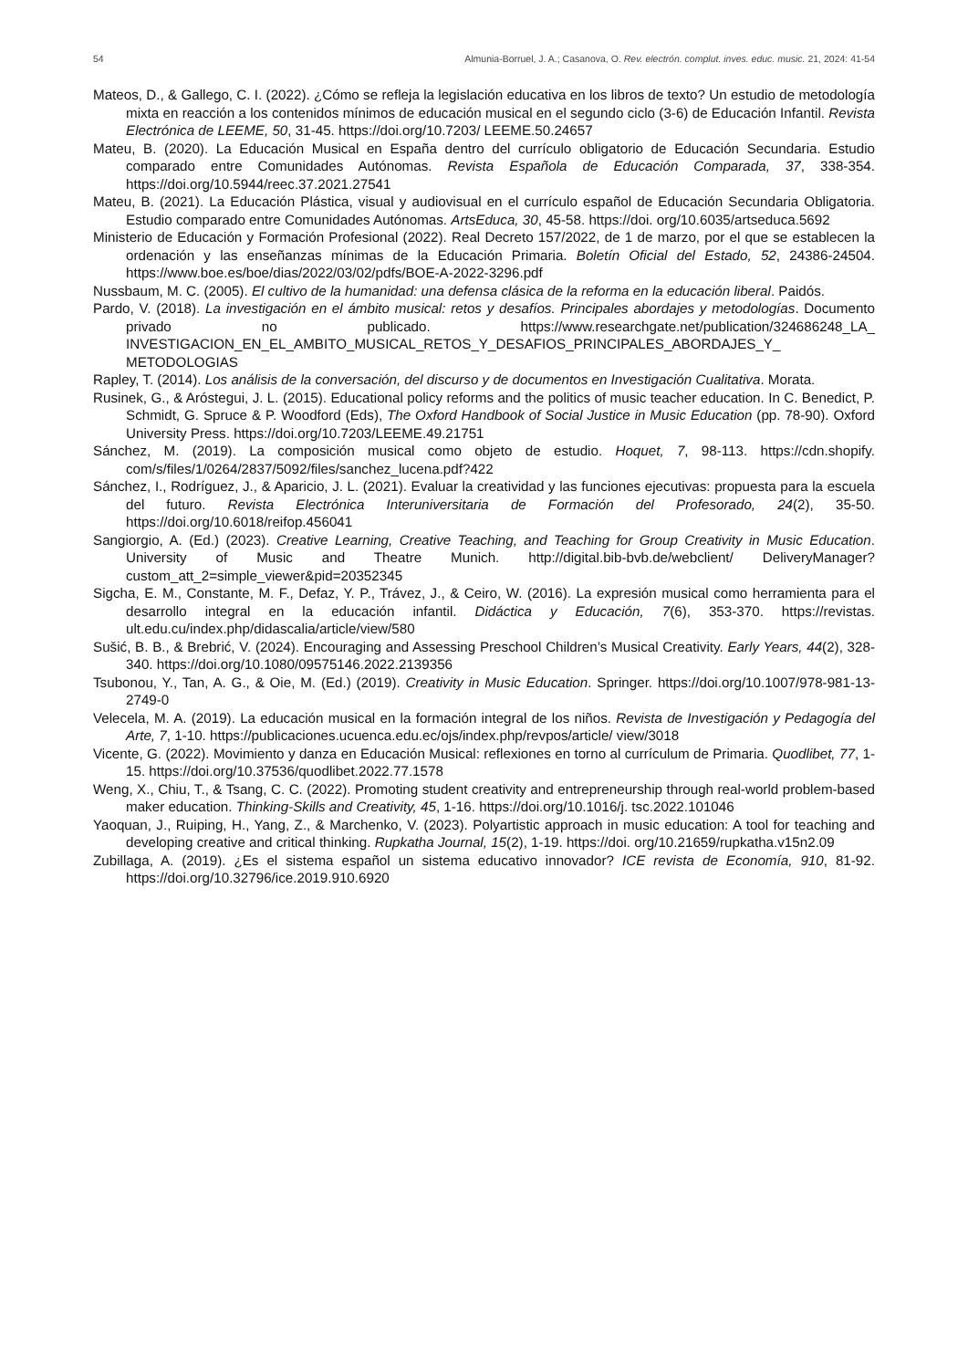54 Almunia-Borruel, J. A.; Casanova, O. Rev. electrón. complut. inves. educ. music. 21, 2024: 41-54
Mateos, D., & Gallego, C. I. (2022). ¿Cómo se refleja la legislación educativa en los libros de texto? Un estudio de metodología mixta en reacción a los contenidos mínimos de educación musical en el segundo ciclo (3-6) de Educación Infantil. Revista Electrónica de LEEME, 50, 31-45. https://doi.org/10.7203/ LEEME.50.24657
Mateu, B. (2020). La Educación Musical en España dentro del currículo obligatorio de Educación Secundaria. Estudio comparado entre Comunidades Autónomas. Revista Española de Educación Comparada, 37, 338-354. https://doi.org/10.5944/reec.37.2021.27541
Mateu, B. (2021). La Educación Plástica, visual y audiovisual en el currículo español de Educación Secundaria Obligatoria. Estudio comparado entre Comunidades Autónomas. ArtsEduca, 30, 45-58. https://doi. org/10.6035/artseduca.5692
Ministerio de Educación y Formación Profesional (2022). Real Decreto 157/2022, de 1 de marzo, por el que se establecen la ordenación y las enseñanzas mínimas de la Educación Primaria. Boletín Oficial del Estado, 52, 24386-24504. https://www.boe.es/boe/dias/2022/03/02/pdfs/BOE-A-2022-3296.pdf
Nussbaum, M. C. (2005). El cultivo de la humanidad: una defensa clásica de la reforma en la educación liberal. Paidós.
Pardo, V. (2018). La investigación en el ámbito musical: retos y desafíos. Principales abordajes y metodologías. Documento privado no publicado. https://www.researchgate.net/publication/324686248_LA_ INVESTIGACION_EN_EL_AMBITO_MUSICAL_RETOS_Y_DESAFIOS_PRINCIPALES_ABORDAJES_Y_ METODOLOGIAS
Rapley, T. (2014). Los análisis de la conversación, del discurso y de documentos en Investigación Cualitativa. Morata.
Rusinek, G., & Aróstegui, J. L. (2015). Educational policy reforms and the politics of music teacher education. In C. Benedict, P. Schmidt, G. Spruce & P. Woodford (Eds), The Oxford Handbook of Social Justice in Music Education (pp. 78-90). Oxford University Press. https://doi.org/10.7203/LEEME.49.21751
Sánchez, M. (2019). La composición musical como objeto de estudio. Hoquet, 7, 98-113. https://cdn.shopify. com/s/files/1/0264/2837/5092/files/sanchez_lucena.pdf?422
Sánchez, I., Rodríguez, J., & Aparicio, J. L. (2021). Evaluar la creatividad y las funciones ejecutivas: propuesta para la escuela del futuro. Revista Electrónica Interuniversitaria de Formación del Profesorado, 24(2), 35-50. https://doi.org/10.6018/reifop.456041
Sangiorgio, A. (Ed.) (2023). Creative Learning, Creative Teaching, and Teaching for Group Creativity in Music Education. University of Music and Theatre Munich. http://digital.bib-bvb.de/webclient/ DeliveryManager?custom_att_2=simple_viewer&pid=20352345
Sigcha, E. M., Constante, M. F., Defaz, Y. P., Trávez, J., & Ceiro, W. (2016). La expresión musical como herramienta para el desarrollo integral en la educación infantil. Didáctica y Educación, 7(6), 353-370. https://revistas. ult.edu.cu/index.php/didascalia/article/view/580
Sušić, B. B., & Brebrić, V. (2024). Encouraging and Assessing Preschool Children’s Musical Creativity. Early Years, 44(2), 328-340. https://doi.org/10.1080/09575146.2022.2139356
Tsubonou, Y., Tan, A. G., & Oie, M. (Ed.) (2019). Creativity in Music Education. Springer. https://doi.org/10.1007/978-981-13-2749-0
Velecela, M. A. (2019). La educación musical en la formación integral de los niños. Revista de Investigación y Pedagogía del Arte, 7, 1-10. https://publicaciones.ucuenca.edu.ec/ojs/index.php/revpos/article/ view/3018
Vicente, G. (2022). Movimiento y danza en Educación Musical: reflexiones en torno al currículum de Primaria. Quodlibet, 77, 1-15. https://doi.org/10.37536/quodlibet.2022.77.1578
Weng, X., Chiu, T., & Tsang, C. C. (2022). Promoting student creativity and entrepreneurship through real-world problem-based maker education. Thinking-Skills and Creativity, 45, 1-16. https://doi.org/10.1016/j. tsc.2022.101046
Yaoquan, J., Ruiping, H., Yang, Z., & Marchenko, V. (2023). Polyartistic approach in music education: A tool for teaching and developing creative and critical thinking. Rupkatha Journal, 15(2), 1-19. https://doi. org/10.21659/rupkatha.v15n2.09
Zubillaga, A. (2019). ¿Es el sistema español un sistema educativo innovador? ICE revista de Economía, 910, 81-92. https://doi.org/10.32796/ice.2019.910.6920